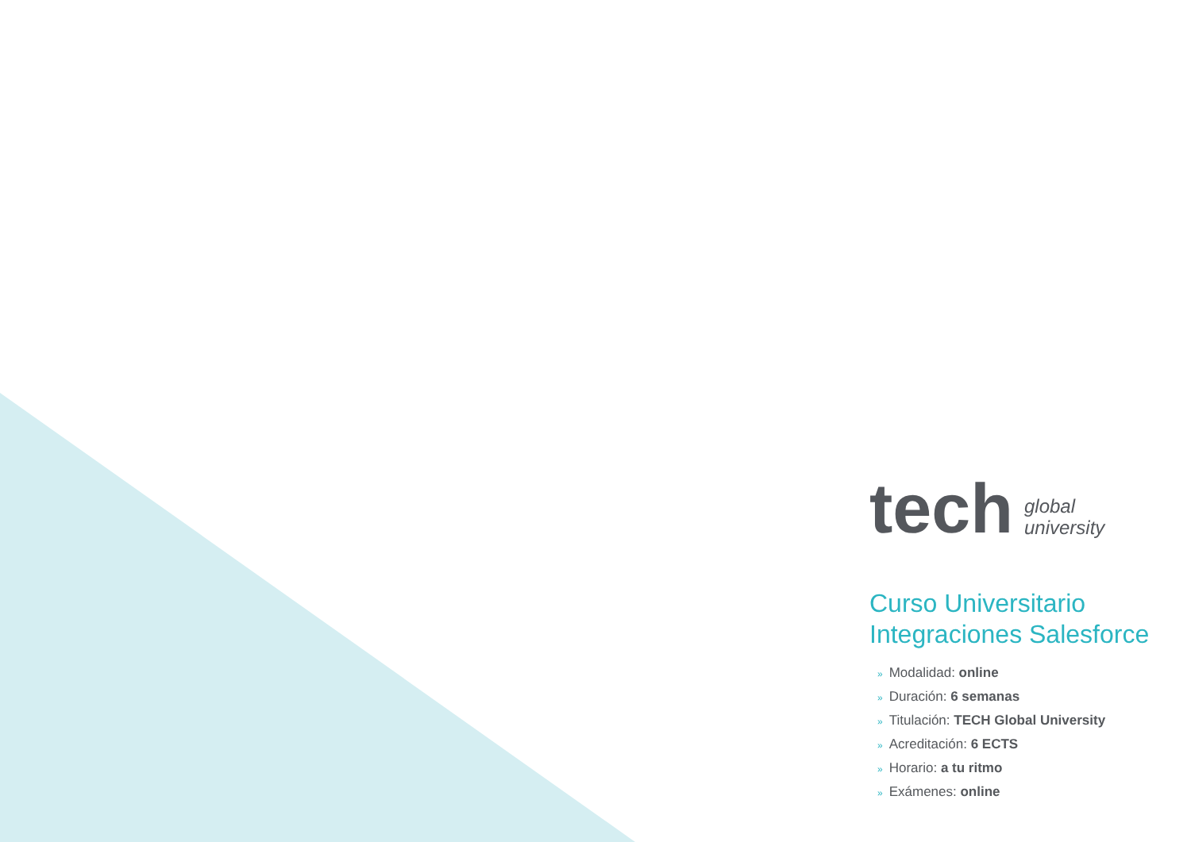tech global
university
Curso Universitario
Integraciones Salesforce
» Modalidad: online
» Duración: 6 semanas
» Titulación: TECH Global University
» Acreditación: 6 ECTS
» Horario: a tu ritmo
» Exámenes: online